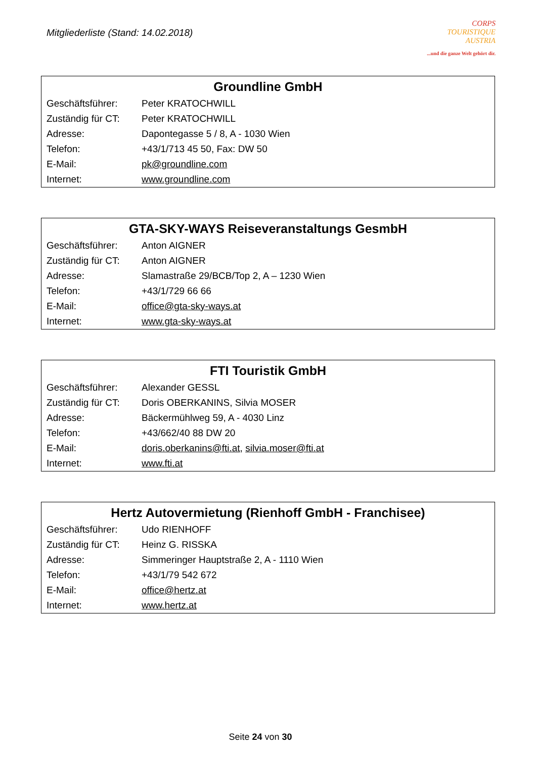Mitgliederliste (Stand: 14.02.2018)
CORPS
TOURISTIQUE
AUSTRIA
...und die ganze Welt gehört dir.
| Groundline GmbH | |
| --- | --- |
| Geschäftsführer: | Peter KRATOCHWILL |
| Zuständig für CT: | Peter KRATOCHWILL |
| Adresse: | Dapontegasse 5 / 8, A - 1030 Wien |
| Telefon: | +43/1/713 45 50, Fax: DW 50 |
| E-Mail: | pk@groundline.com |
| Internet: | www.groundline.com |
| GTA-SKY-WAYS Reiseveranstaltungs GesmbH | |
| --- | --- |
| Geschäftsführer: | Anton AIGNER |
| Zuständig für CT: | Anton AIGNER |
| Adresse: | Slamastraße 29/BCB/Top 2, A – 1230 Wien |
| Telefon: | +43/1/729 66 66 |
| E-Mail: | office@gta-sky-ways.at |
| Internet: | www.gta-sky-ways.at |
| FTI Touristik GmbH | |
| --- | --- |
| Geschäftsführer: | Alexander GESSL |
| Zuständig für CT: | Doris OBERKANINS, Silvia MOSER |
| Adresse: | Bäckermühlweg 59, A - 4030 Linz |
| Telefon: | +43/662/40 88 DW 20 |
| E-Mail: | doris.oberkanins@fti.at , silvia.moser@fti.at |
| Internet: | www.fti.at |
| Hertz Autovermietung (Rienhoff GmbH - Franchisee) | |
| --- | --- |
| Geschäftsführer: | Udo RIENHOFF |
| Zuständig für CT: | Heinz G. RISSKA |
| Adresse: | Simmeringer Hauptstraße 2, A - 1110 Wien |
| Telefon: | +43/1/79 542 672 |
| E-Mail: | office@hertz.at |
| Internet: | www.hertz.at |
Seite 24 von 30